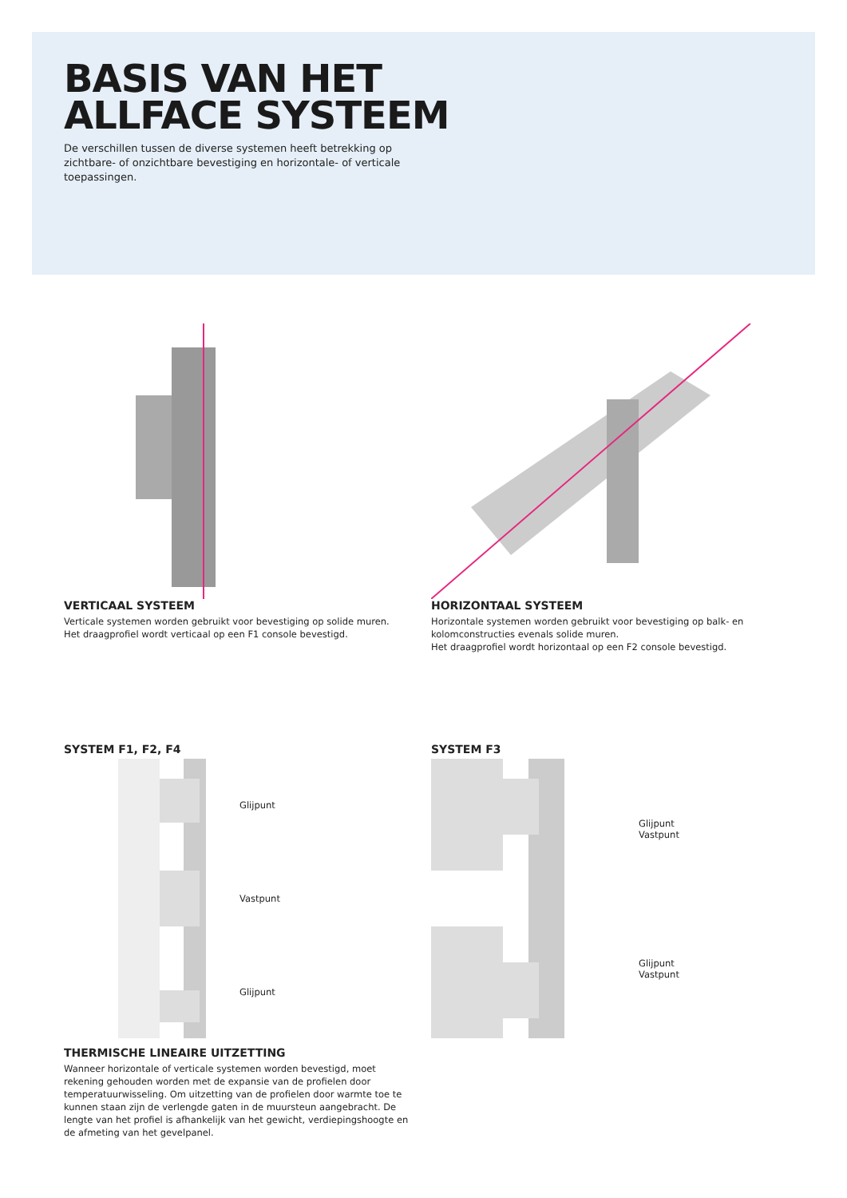BASIS VAN HET
ALLFACE SYSTEEM
De verschillen tussen de diverse systemen heeft betrekking op zichtbare- of onzichtbare bevestiging en horizontale- of verticale toepassingen.
VERTICAAL SYSTEEM
Verticale systemen worden gebruikt voor bevestiging op solide muren.
Het draagprofiel wordt verticaal op een F1 console bevestigd.
HORIZONTAAL SYSTEEM
Horizontale systemen worden gebruikt voor bevestiging op balk- en kolomconstructies evenals solide muren.
Het draagprofiel wordt horizontaal op een F2 console bevestigd.
SYSTEM F1, F2, F4
Glijpunt
Vastpunt
Glijpunt
THERMISCHE LINEAIRE UITZETTING
Wanneer horizontale of verticale systemen worden bevestigd, moet rekening gehouden worden met de expansie van de profielen door temperatuurwisseling. Om uitzetting van de profielen door warmte toe te kunnen staan zijn de verlengde gaten in de muursteun aangebracht. De lengte van het profiel is afhankelijk van het gewicht, verdiepingshoogte en de afmeting van het gevelpanel.
SYSTEM F3
Glijpunt
Vastpunt
Glijpunt
Vastpunt